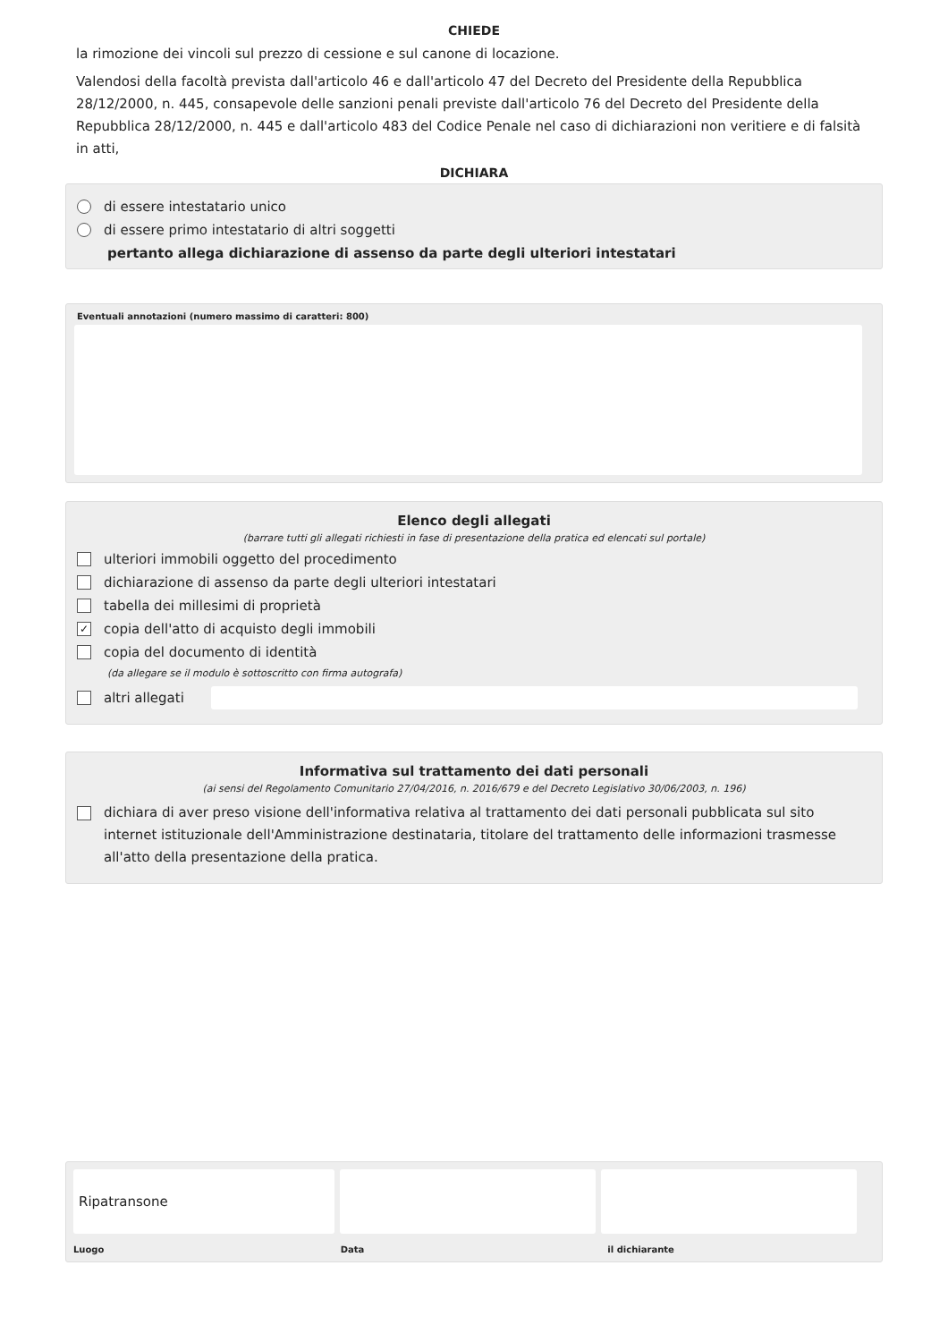CHIEDE
la rimozione dei vincoli sul prezzo di cessione e sul canone di locazione.
Valendosi della facoltà prevista dall'articolo 46 e dall'articolo 47 del Decreto del Presidente della Repubblica 28/12/2000, n. 445, consapevole delle sanzioni penali previste dall'articolo 76 del Decreto del Presidente della Repubblica 28/12/2000, n. 445 e dall'articolo 483 del Codice Penale nel caso di dichiarazioni non veritiere e di falsità in atti,
DICHIARA
di essere intestatario unico
di essere primo intestatario di altri soggetti
pertanto allega dichiarazione di assenso da parte degli ulteriori intestatari
Eventuali annotazioni (numero massimo di caratteri: 800)
Elenco degli allegati
(barrare tutti gli allegati richiesti in fase di presentazione della pratica ed elencati sul portale)
ulteriori immobili oggetto del procedimento
dichiarazione di assenso da parte degli ulteriori intestatari
tabella dei millesimi di proprietà
✓ copia dell'atto di acquisto degli immobili
copia del documento di identità
(da allegare se il modulo è sottoscritto con firma autografa)
altri allegati
Informativa sul trattamento dei dati personali
(ai sensi del Regolamento Comunitario 27/04/2016, n. 2016/679 e del Decreto Legislativo 30/06/2003, n. 196)
dichiara di aver preso visione dell'informativa relativa al trattamento dei dati personali pubblicata sul sito internet istituzionale dell'Amministrazione destinataria, titolare del trattamento delle informazioni trasmesse all'atto della presentazione della pratica.
Ripatransone
Luogo Data il dichiarante